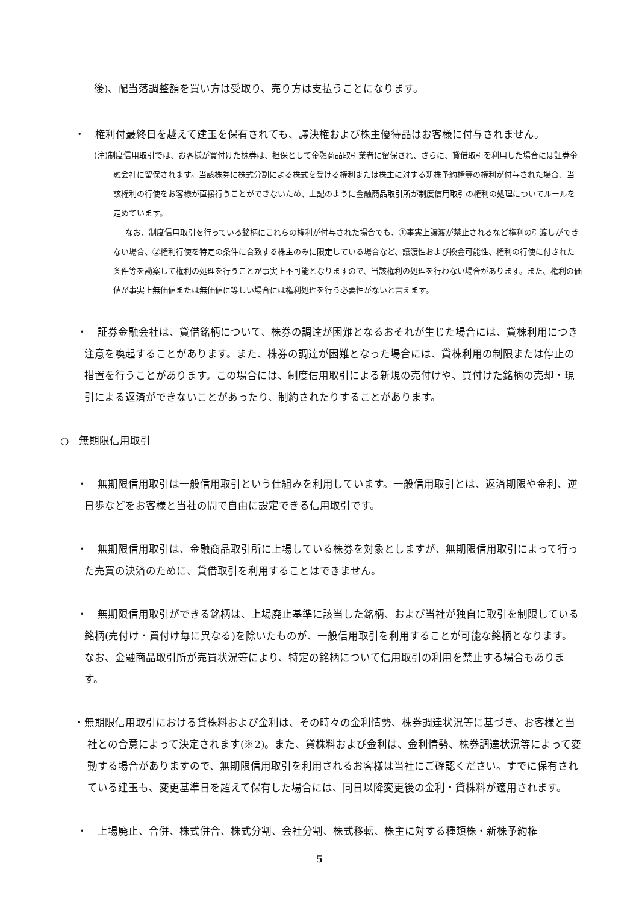後)、配当落調整額を買い方は受取り、売り方は支払うことになります。
・　権利付最終日を越えて建玉を保有されても、議決権および株主優待品はお客様に付与されません。
(注)制度信用取引では、お客様が買付けた株券は、担保として金融商品取引業者に留保され、さらに、貸借取引を利用した場合には証券金融会社に留保されます。当該株券に株式分割による株式を受ける権利または株主に対する新株予約権等の権利が付与された場合、当該権利の行使をお客様が直接行うことができないため、上記のように金融商品取引所が制度信用取引の権利の処理についてルールを定めています。
なお、制度信用取引を行っている銘柄にこれらの権利が付与された場合でも、①事実上譲渡が禁止されるなど権利の引渡しができない場合、②権利行使を特定の条件に合致する株主のみに限定している場合など、譲渡性および換金可能性、権利の行使に付された条件等を勘案して権利の処理を行うことが事実上不可能となりますので、当該権利の処理を行わない場合があります。また、権利の価値が事実上無価値または無価値に等しい場合には権利処理を行う必要性がないと言えます。
・　証券金融会社は、貸借銘柄について、株券の調達が困難となるおそれが生じた場合には、貸株利用につき注意を喚起することがあります。また、株券の調達が困難となった場合には、貸株利用の制限または停止の措置を行うことがあります。この場合には、制度信用取引による新規の売付けや、買付けた銘柄の売却・現引による返済ができないことがあったり、制約されたりすることがあります。
○　無期限信用取引
・　無期限信用取引は一般信用取引という仕組みを利用しています。一般信用取引とは、返済期限や金利、逆日歩などをお客様と当社の間で自由に設定できる信用取引です。
・　無期限信用取引は、金融商品取引所に上場している株券を対象としますが、無期限信用取引によって行った売買の決済のために、貸借取引を利用することはできません。
・　無期限信用取引ができる銘柄は、上場廃止基準に該当した銘柄、および当社が独自に取引を制限している銘柄(売付け・買付け毎に異なる)を除いたものが、一般信用取引を利用することが可能な銘柄となります。なお、金融商品取引所が売買状況等により、特定の銘柄について信用取引の利用を禁止する場合もあります。
・無期限信用取引における貸株料および金利は、その時々の金利情勢、株券調達状況等に基づき、お客様と当社との合意によって決定されます(※2)。また、貸株料および金利は、金利情勢、株券調達状況等によって変動する場合がありますので、無期限信用取引を利用されるお客様は当社にご確認ください。すでに保有されている建玉も、変更基準日を超えて保有した場合には、同日以降変更後の金利・貸株料が適用されます。
・　上場廃止、合併、株式併合、株式分割、会社分割、株式移転、株主に対する種類株・新株予約権
5